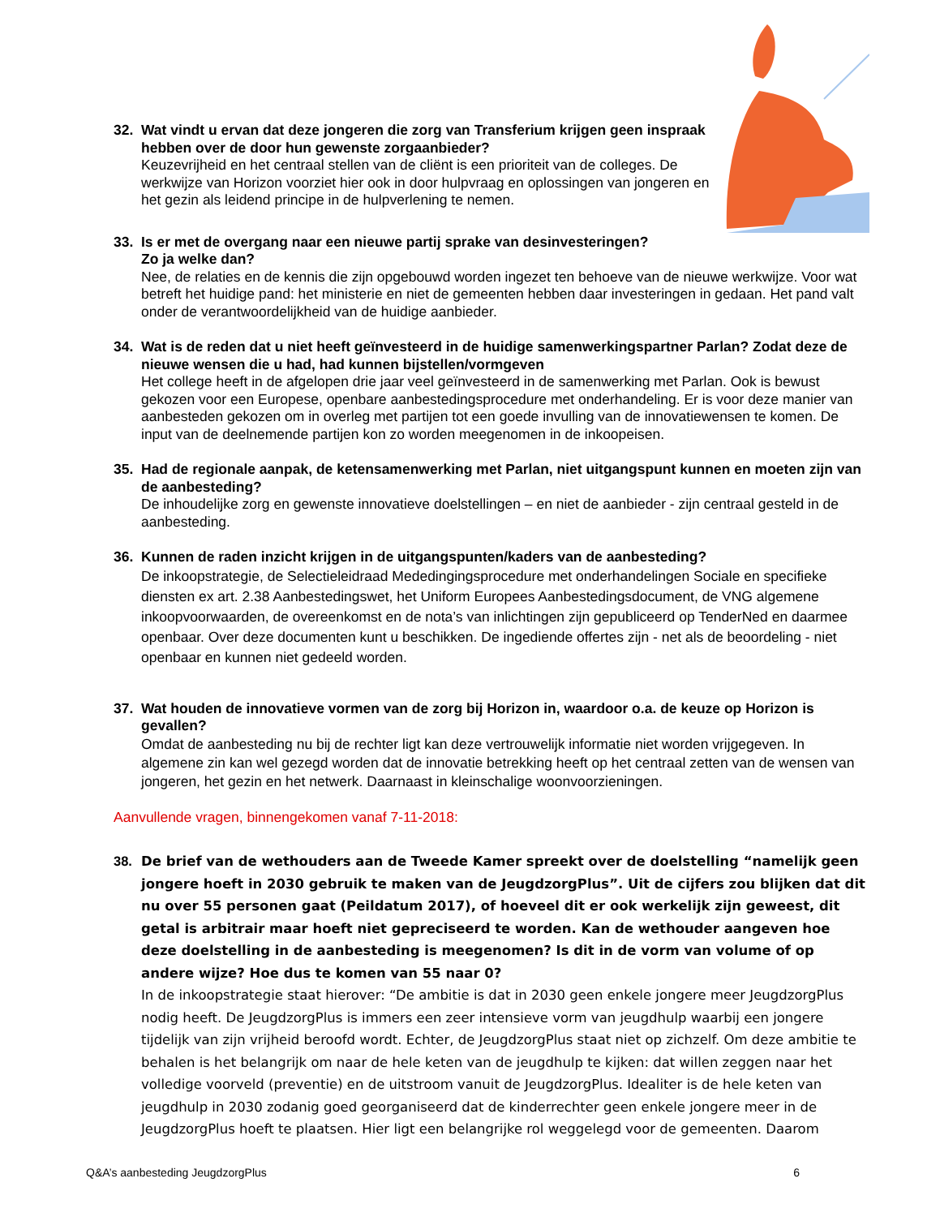32. Wat vindt u ervan dat deze jongeren die zorg van Transferium krijgen geen inspraak hebben over de door hun gewenste zorgaanbieder?
Keuzevrijheid en het centraal stellen van de cliënt is een prioriteit van de colleges. De werkwijze van Horizon voorziet hier ook in door hulpvraag en oplossingen van jongeren en het gezin als leidend principe in de hulpverlening te nemen.
33. Is er met de overgang naar een nieuwe partij sprake van desinvesteringen?
Zo ja welke dan?
Nee, de relaties en de kennis die zijn opgebouwd worden ingezet ten behoeve van de nieuwe werkwijze. Voor wat betreft het huidige pand: het ministerie en niet de gemeenten hebben daar investeringen in gedaan. Het pand valt onder de verantwoordelijkheid van de huidige aanbieder.
34. Wat is de reden dat u niet heeft geïnvesteerd in de huidige samenwerkingspartner Parlan? Zodat deze de nieuwe wensen die u had, had kunnen bijstellen/vormgeven
Het college heeft in de afgelopen drie jaar veel geïnvesteerd in de samenwerking met Parlan. Ook is bewust gekozen voor een Europese, openbare aanbestedingsprocedure met onderhandeling. Er is voor deze manier van aanbesteden gekozen om in overleg met partijen tot een goede invulling van de innovatiewensen te komen. De input van de deelnemende partijen kon zo worden meegenomen in de inkoopeisen.
35. Had de regionale aanpak, de ketensamenwerking met Parlan, niet uitgangspunt kunnen en moeten zijn van de aanbesteding?
De inhoudelijke zorg en gewenste innovatieve doelstellingen – en niet de aanbieder - zijn centraal gesteld in de aanbesteding.
36. Kunnen de raden inzicht krijgen in de uitgangspunten/kaders van de aanbesteding?
De inkoopstrategie, de Selectieleidraad Mededingingsprocedure met onderhandelingen Sociale en specifieke diensten ex art. 2.38 Aanbestedingswet, het Uniform Europees Aanbestedingsdocument, de VNG algemene inkoopvoorwaarden, de overeenkomst en de nota’s van inlichtingen zijn gepubliceerd op TenderNed en daarmee openbaar. Over deze documenten kunt u beschikken. De ingediende offertes zijn - net als de beoordeling - niet openbaar en kunnen niet gedeeld worden.
37. Wat houden de innovatieve vormen van de zorg bij Horizon in, waardoor o.a. de keuze op Horizon is gevallen?
Omdat de aanbesteding nu bij de rechter ligt kan deze vertrouwelijk informatie niet worden vrijgegeven. In algemene zin kan wel gezegd worden dat de innovatie betrekking heeft op het centraal zetten van de wensen van jongeren, het gezin en het netwerk. Daarnaast in kleinschalige woonvoorzieningen.
Aanvullende vragen, binnengekomen vanaf 7-11-2018:
38. De brief van de wethouders aan de Tweede Kamer spreekt over de doelstelling “namelijk geen jongere hoeft in 2030 gebruik te maken van de JeugdzorgPlus”. Uit de cijfers zou blijken dat dit nu over 55 personen gaat (Peildatum 2017), of hoeveel dit er ook werkelijk zijn geweest, dit getal is arbitrair maar hoeft niet gepreciseerd te worden. Kan de wethouder aangeven hoe deze doelstelling in de aanbesteding is meegenomen? Is dit in de vorm van volume of op andere wijze? Hoe dus te komen van 55 naar 0?
In de inkoopstrategie staat hierover: “De ambitie is dat in 2030 geen enkele jongere meer JeugdzorgPlus nodig heeft. De JeugdzorgPlus is immers een zeer intensieve vorm van jeugdhulp waarbij een jongere tijdelijk van zijn vrijheid beroofd wordt. Echter, de JeugdzorgPlus staat niet op zichzelf. Om deze ambitie te behalen is het belangrijk om naar de hele keten van de jeugdhulp te kijken: dat willen zeggen naar het volledige voorveld (preventie) en de uitstroom vanuit de JeugdzorgPlus. Idealiter is de hele keten van jeugdhulp in 2030 zodanig goed georganiseerd dat de kinderrechter geen enkele jongere meer in de JeugdzorgPlus hoeft te plaatsen. Hier ligt een belangrijke rol weggelegd voor de gemeenten. Daarom
Q&A’s aanbesteding JeugdzorgPlus 6